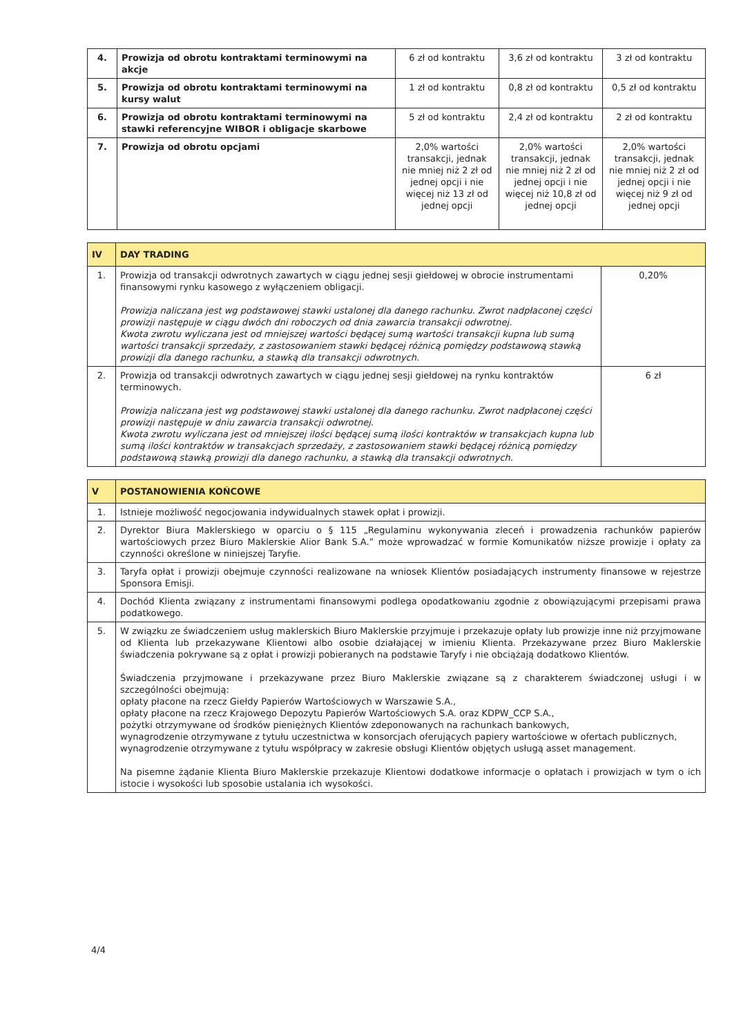| 4. | Prowizja od obrotu kontraktami terminowymi na akcje | 6 zł od kontraktu | 3,6 zł od kontraktu | 3 zł od kontraktu |
| 5. | Prowizja od obrotu kontraktami terminowymi na kursy walut | 1 zł od kontraktu | 0,8 zł od kontraktu | 0,5 zł od kontraktu |
| 6. | Prowizja od obrotu kontraktami terminowymi na stawki referencyjne WIBOR i obligacje skarbowe | 5 zł od kontraktu | 2,4 zł od kontraktu | 2 zł od kontraktu |
| 7. | Prowizja od obrotu opcjami | 2,0% wartości transakcji, jednak nie mniej niż 2 zł od jednej opcji i nie więcej niż 13 zł od jednej opcji | 2,0% wartości transakcji, jednak nie mniej niż 2 zł od jednej opcji i nie więcej niż 10,8 zł od jednej opcji | 2,0% wartości transakcji, jednak nie mniej niż 2 zł od jednej opcji i nie więcej niż 9 zł od jednej opcji |
| IV | DAY TRADING | |
| --- | --- | --- |
| 1. | Prowizja od transakcji odwrotnych zawartych w ciągu jednej sesji giełdowej w obrocie instrumentami finansowymi rynku kasowego z wyłączeniem obligacji. Prowizja naliczana jest wg podstawowej stawki ustalonej dla danego rachunku. Zwrot nadpłaconej części prowizji następuje w ciągu dwóch dni roboczych od dnia zawarcia transakcji odwrotnej. Kwota zwrotu wyliczana jest od mniejszej wartości będącej sumą wartości transakcji kupna lub sumą wartości transakcji sprzedaży, z zastosowaniem stawki będącej różnicą pomiędzy podstawową stawką prowizji dla danego rachunku, a stawką dla transakcji odwrotnych. | 0,20% |
| 2. | Prowizja od transakcji odwrotnych zawartych w ciągu jednej sesji giełdowej na rynku kontraktów terminowych. Prowizja naliczana jest wg podstawowej stawki ustalonej dla danego rachunku. Zwrot nadpłaconej części prowizji następuje w dniu zawarcia transakcji odwrotnej. Kwota zwrotu wyliczana jest od mniejszej ilości będącej sumą ilości kontraktów w transakcjach kupna lub sumą ilości kontraktów w transakcjach sprzedaży, z zastosowaniem stawki będącej różnicą pomiędzy podstawową stawką prowizji dla danego rachunku, a stawką dla transakcji odwrotnych. | 6 zł |
| V | POSTANOWIENIA KOŃCOWE |
| --- | --- |
| 1. | Istnieje możliwość negocjowania indywidualnych stawek opłat i prowizji. |
| 2. | Dyrektor Biura Maklerskiego w oparciu o § 115 „Regulaminu wykonywania zleceń i prowadzenia rachunków papierów wartościowych przez Biuro Maklerskie Alior Bank S.A.” może wprowadzać w formie Komunikatów niższe prowizje i opłaty za czynności określone w niniejszej Taryfie. |
| 3. | Taryfa opłat i prowizji obejmuje czynności realizowane na wniosek Klientów posiadających instrumenty finansowe w rejestrze Sponsora Emisji. |
| 4. | Dochód Klienta związany z instrumentami finansowymi podlega opodatkowaniu zgodnie z obowiązującymi przepisami prawa podatkowego. |
| 5. | W związku ze świadczeniem usług maklerskich Biuro Maklerskie przyjmuje i przekazuje opłaty lub prowizje inne niż przyjmowane od Klienta lub przekazywane Klientowi albo osobie działającej w imieniu Klienta. Przekazywane przez Biuro Maklerskie świadczenia pokrywane są z opłat i prowizji pobieranych na podstawie Taryfy i nie obciążają dodatkowo Klientów. Świadczenia przyjmowane i przekazywane przez Biuro Maklerskie związane są z charakterem świadczonej usługi i w szczególności obejmują: opłaty płacone na rzecz Giełdy Papierów Wartościowych w Warszawie S.A., opłaty płacone na rzecz Krajowego Depozytu Papierów Wartościowych S.A. oraz KDPW_CCP S.A., pożytki otrzymywane od środków pieniężnych Klientów zdeponowanych na rachunkach bankowych, wynagrodzenie otrzymywane z tytułu uczestnictwa w konsorcjach oferujących papiery wartościowe w ofertach publicznych, wynagrodzenie otrzymywane z tytułu współpracy w zakresie obsługi Klientów objętych usługą asset management. Na pisemne żądanie Klienta Biuro Maklerskie przekazuje Klientowi dodatkowe informacje o opłatach i prowizjach w tym o ich istocie i wysokości lub sposobie ustalania ich wysokości. |
4/4